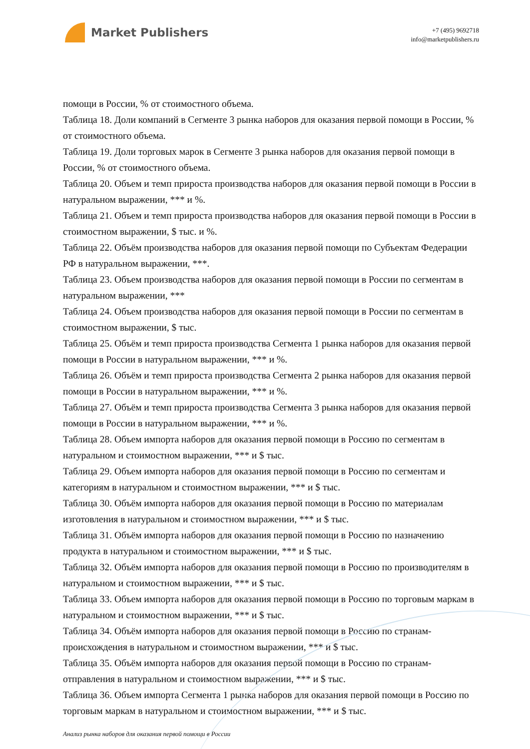Market Publishers
+7 (495) 9692718
info@marketpublishers.ru
помощи в России, % от стоимостного объема.
Таблица 18. Доли компаний в Сегменте 3 рынка наборов для оказания первой помощи в России, % от стоимостного объема.
Таблица 19. Доли торговых марок в Сегменте 3 рынка наборов для оказания первой помощи в России, % от стоимостного объема.
Таблица 20. Объем и темп прироста производства наборов для оказания первой помощи в России в натуральном выражении, *** и %.
Таблица 21. Объем и темп прироста производства наборов для оказания первой помощи в России в стоимостном выражении, $ тыс. и %.
Таблица 22. Объём производства наборов для оказания первой помощи по Субъектам Федерации РФ в натуральном выражении, ***.
Таблица 23. Объем производства наборов для оказания первой помощи в России по сегментам в натуральном выражении, ***
Таблица 24. Объем производства наборов для оказания первой помощи в России по сегментам в стоимостном выражении, $ тыс.
Таблица 25. Объём и темп прироста производства Сегмента 1 рынка наборов для оказания первой помощи в России в натуральном выражении, *** и %.
Таблица 26. Объём и темп прироста производства Сегмента 2 рынка наборов для оказания первой помощи в России в натуральном выражении, *** и %.
Таблица 27. Объём и темп прироста производства Сегмента 3 рынка наборов для оказания первой помощи в России в натуральном выражении, *** и %.
Таблица 28. Объем импорта наборов для оказания первой помощи в Россию по сегментам в натуральном и стоимостном выражении, *** и $ тыс.
Таблица 29. Объем импорта наборов для оказания первой помощи в Россию по сегментам и категориям в натуральном и стоимостном выражении, *** и $ тыс.
Таблица 30. Объём импорта наборов для оказания первой помощи в Россию по материалам изготовления в натуральном и стоимостном выражении, *** и $ тыс.
Таблица 31. Объём импорта наборов для оказания первой помощи в Россию по назначению продукта в натуральном и стоимостном выражении, *** и $ тыс.
Таблица 32. Объём импорта наборов для оказания первой помощи в Россию по производителям в натуральном и стоимостном выражении, *** и $ тыс.
Таблица 33. Объем импорта наборов для оказания первой помощи в Россию по торговым маркам в натуральном и стоимостном выражении, *** и $ тыс.
Таблица 34. Объём импорта наборов для оказания первой помощи в Россию по странам-происхождения в натуральном и стоимостном выражении, *** и $ тыс.
Таблица 35. Объём импорта наборов для оказания первой помощи в Россию по странам-отправления в натуральном и стоимостном выражении, *** и $ тыс.
Таблица 36. Объем импорта Сегмента 1 рынка наборов для оказания первой помощи в Россию по торговым маркам в натуральном и стоимостном выражении, *** и $ тыс.
Анализ рынка наборов для оказания первой помощи в России